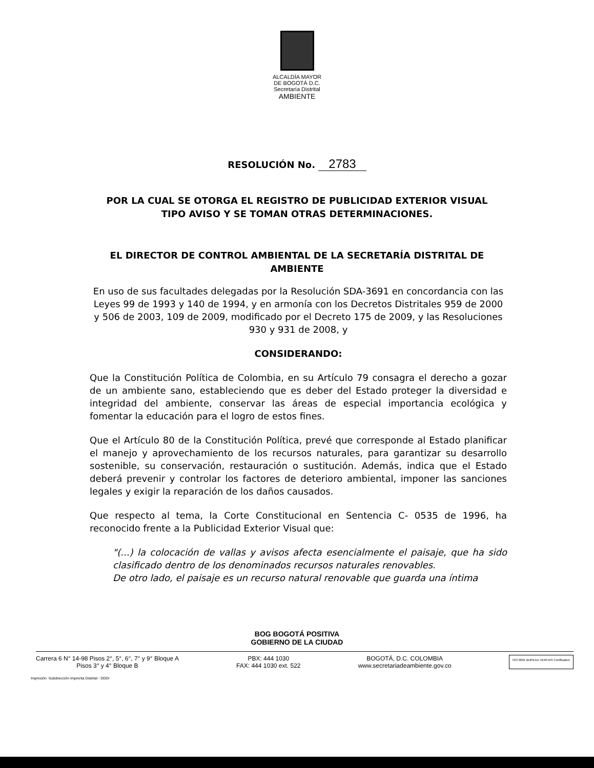ALCALDÍA MAYOR
DE BOGOTÁ D.C.
Secretaría Distrital
AMBIENTE
RESOLUCIÓN No. 2783
POR LA CUAL SE OTORGA EL REGISTRO DE PUBLICIDAD EXTERIOR VISUAL TIPO AVISO Y SE TOMAN OTRAS DETERMINACIONES.
EL DIRECTOR DE CONTROL AMBIENTAL DE LA SECRETARÍA DISTRITAL DE AMBIENTE
En uso de sus facultades delegadas por la Resolución SDA-3691 en concordancia con las Leyes 99 de 1993 y 140 de 1994, y en armonía con los Decretos Distritales 959 de 2000 y 506 de 2003, 109 de 2009, modificado por el Decreto 175 de 2009, y las Resoluciones 930 y 931 de 2008, y
CONSIDERANDO:
Que la Constitución Política de Colombia, en su Artículo 79 consagra el derecho a gozar de un ambiente sano, estableciendo que es deber del Estado proteger la diversidad e integridad del ambiente, conservar las áreas de especial importancia ecológica y fomentar la educación para el logro de estos fines.
Que el Artículo 80 de la Constitución Política, prevé que corresponde al Estado planificar el manejo y aprovechamiento de los recursos naturales, para garantizar su desarrollo sostenible, su conservación, restauración o sustitución. Además, indica que el Estado deberá prevenir y controlar los factores de deterioro ambiental, imponer las sanciones legales y exigir la reparación de los daños causados.
Que respecto al tema, la Corte Constitucional en Sentencia C- 0535 de 1996, ha reconocido frente a la Publicidad Exterior Visual que:
"(...) la colocación de vallas y avisos afecta esencialmente el paisaje, que ha sido clasificado dentro de los denominados recursos naturales renovables.
De otro lado, el paisaje es un recurso natural renovable que guarda una íntima
BOG BOGOTÁ POSITIVA
GOBIERNO DE LA CIUDAD
Carrera 6 N° 14-98 Pisos 2°, 5°, 6°, 7° y 9° Bloque A
Pisos 3° y 4° Bloque B
PBX: 444 1030
FAX: 444 1030 ext. 522
BOGOTÁ, D.C. COLOMBIA
www.secretariadeambiente.gov.co
ISO 9001 BUREAU VERITAS Certification
Impresión: Subdirección Imprenta Distrital - DDDI